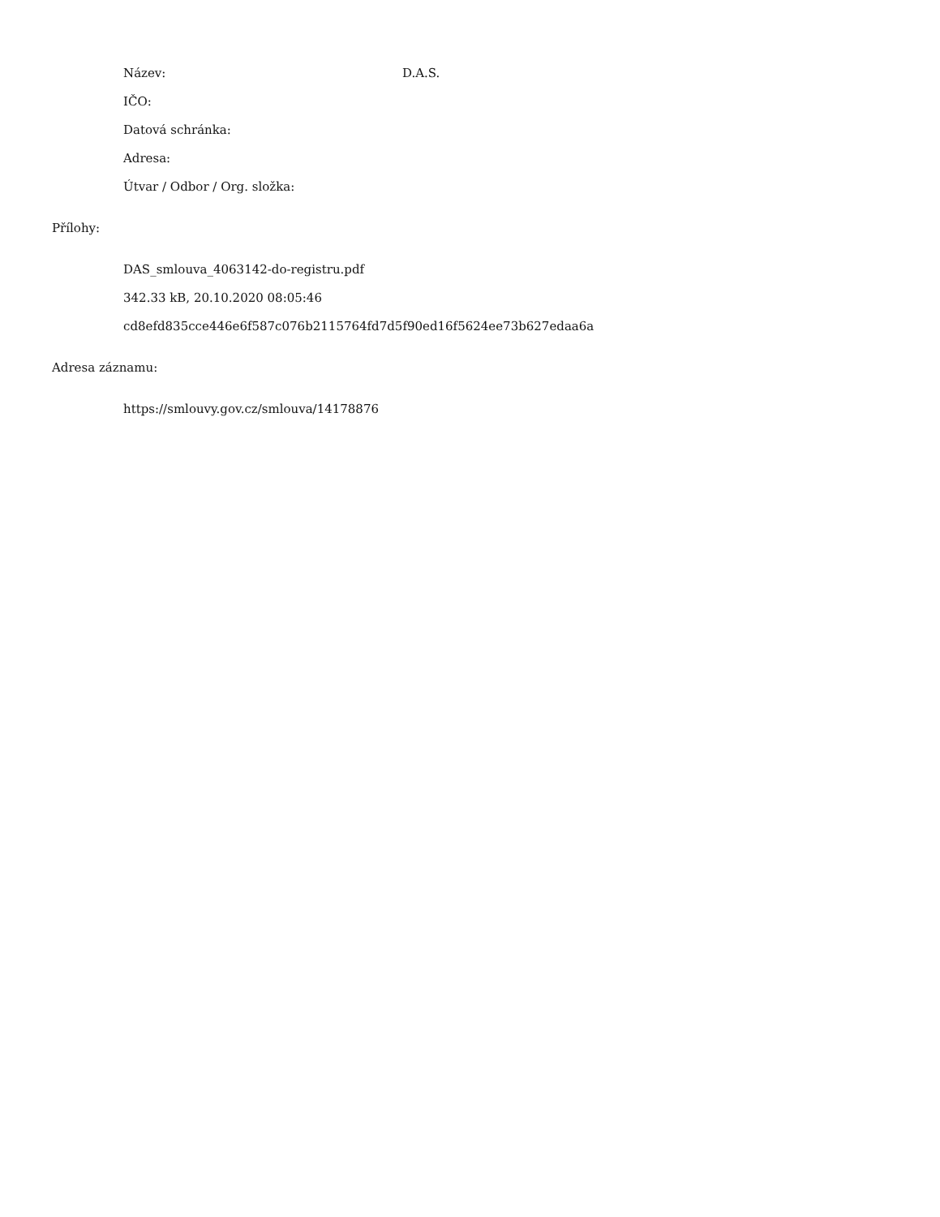Název: D.A.S.
IČO:
Datová schránka:
Adresa:
Útvar / Odbor / Org. složka:
Přílohy:
DAS_smlouva_4063142-do-registru.pdf
342.33 kB, 20.10.2020 08:05:46
cd8efd835cce446e6f587c076b2115764fd7d5f90ed16f5624ee73b627edaa6a
Adresa záznamu:
https://smlouvy.gov.cz/smlouva/14178876